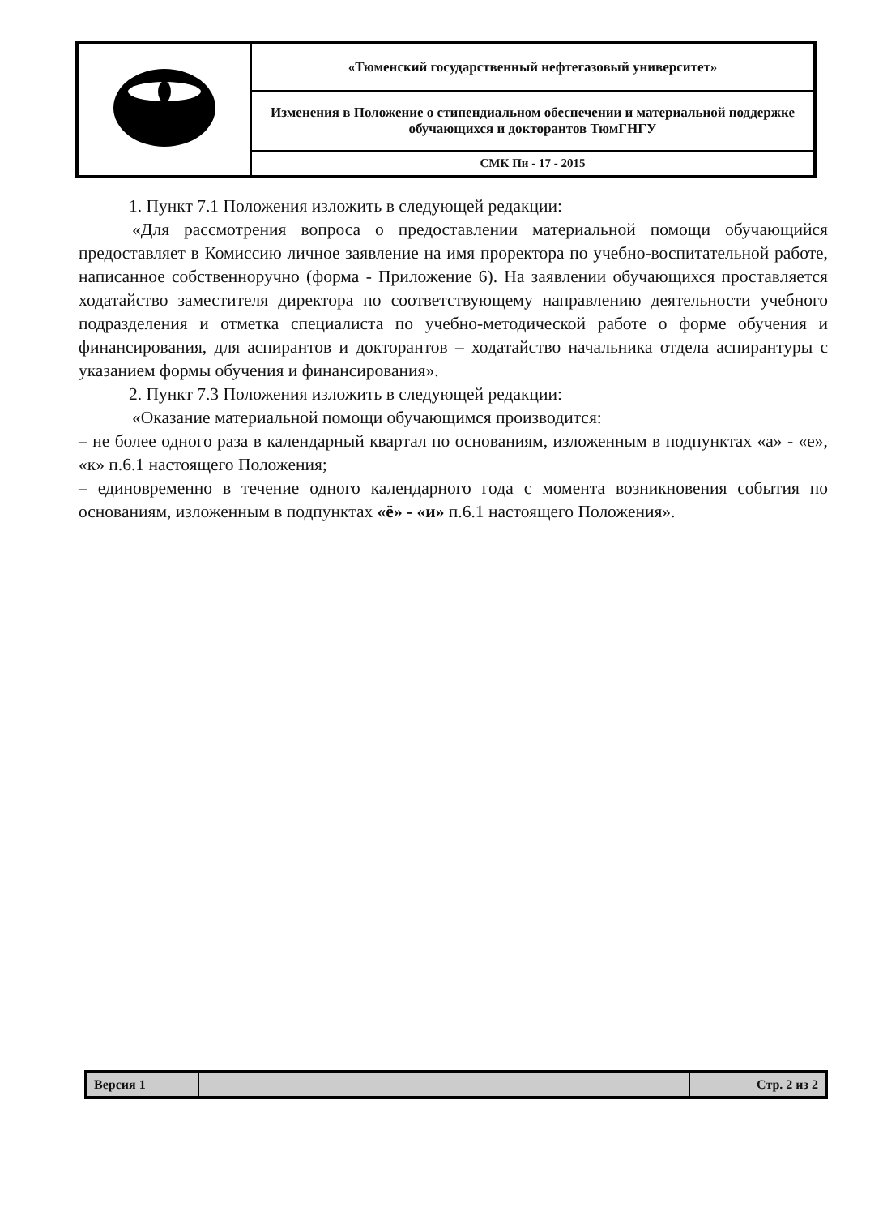| | «Тюменский государственный нефтегазовый университет» |
| | Изменения в Положение о стипендиальном обеспечении и материальной поддержке обучающихся и докторантов ТюмГНГУ |
| | СМК Пи - 17 - 2015 |
1. Пункт 7.1 Положения изложить в следующей редакции:
«Для рассмотрения вопроса о предоставлении материальной помощи обучающийся предоставляет в Комиссию личное заявление на имя проректора по учебно-воспитательной работе, написанное собственноручно (форма - Приложение 6). На заявлении обучающихся проставляется ходатайство заместителя директора по соответствующему направлению деятельности учебного подразделения и отметка специалиста по учебно-методической работе о форме обучения и финансирования, для аспирантов и докторантов – ходатайство начальника отдела аспирантуры с указанием формы обучения и финансирования».
2. Пункт 7.3 Положения изложить в следующей редакции:
«Оказание материальной помощи обучающимся производится:
– не более одного раза в календарный квартал по основаниям, изложенным в подпунктах «а» - «е», «к» п.6.1 настоящего Положения;
– единовременно в течение одного календарного года с момента возникновения события по основаниям, изложенным в подпунктах «ё» - «и» п.6.1 настоящего Положения».
| Версия 1 | | Стр. 2 из 2 |